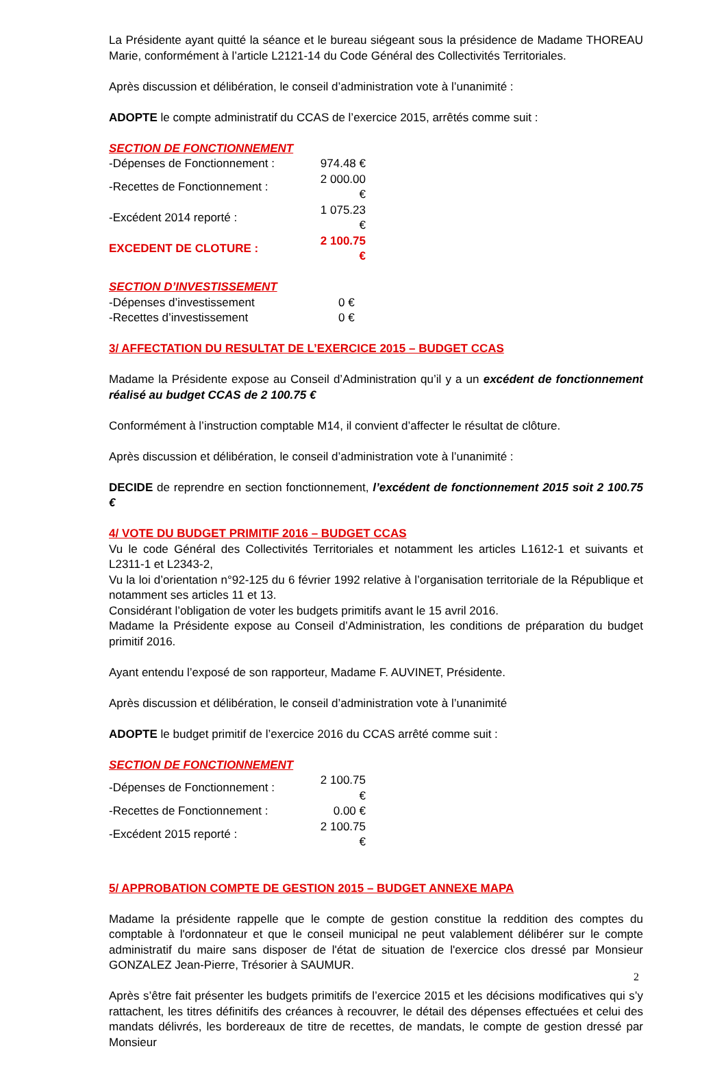La Présidente ayant quitté la séance et le bureau siégeant sous la présidence de Madame THOREAU Marie, conformément à l’article L2121-14 du Code Général des Collectivités Territoriales.
Après discussion et délibération, le conseil d’administration vote à l’unanimité :
ADOPTE le compte administratif du CCAS de l’exercice 2015, arrêtés comme suit :
SECTION DE FONCTIONNEMENT
| -Dépenses de Fonctionnement : | 974.48 € |
| -Recettes de Fonctionnement : | 2 000.00 € |
| -Excédent 2014 reporté : | 1 075.23 € |
| EXCEDENT DE CLOTURE : | 2 100.75 € |
SECTION D’INVESTISSEMENT
| -Dépenses d’investissement | 0 € |
| -Recettes d’investissement | 0 € |
3/ AFFECTATION DU RESULTAT DE L’EXERCICE 2015 – BUDGET CCAS
Madame la Présidente expose au Conseil d’Administration qu’il y a un excédent de fonctionnement réalisé au budget CCAS de 2 100.75 €
Conformément à l’instruction comptable M14, il convient d’affecter le résultat de clôture.
Après discussion et délibération, le conseil d’administration vote à l’unanimité :
DECIDE de reprendre en section fonctionnement, l’excédent de fonctionnement 2015 soit 2 100.75 €
4/ VOTE DU BUDGET PRIMITIF 2016 – BUDGET CCAS
Vu le code Général des Collectivités Territoriales et notamment les articles L1612-1 et suivants et L2311-1 et L2343-2,
Vu la loi d’orientation n°92-125 du 6 février 1992 relative à l’organisation territoriale de la République et notamment ses articles 11 et 13.
Considérant l’obligation de voter les budgets primitifs avant le 15 avril 2016.
Madame la Présidente expose au Conseil d’Administration, les conditions de préparation du budget primitif 2016.
Ayant entendu l’exposé de son rapporteur, Madame F. AUVINET, Présidente.
Après discussion et délibération, le conseil d’administration vote à l’unanimité
ADOPTE le budget primitif de l’exercice 2016 du CCAS arrêté comme suit :
SECTION DE FONCTIONNEMENT
| -Dépenses de Fonctionnement : | 2 100.75 € |
| -Recettes de Fonctionnement : | 0.00 € |
| -Excédent 2015 reporté : | 2 100.75 € |
5/ APPROBATION COMPTE DE GESTION 2015 – BUDGET ANNEXE MAPA
Madame la présidente rappelle que le compte de gestion constitue la reddition des comptes du comptable à l'ordonnateur et que le conseil municipal ne peut valablement délibérer sur le compte administratif du maire sans disposer de l'état de situation de l'exercice clos dressé par Monsieur GONZALEZ Jean-Pierre, Trésorier à SAUMUR.
Après s’être fait présenter les budgets primitifs de l’exercice 2015 et les décisions modificatives qui s’y rattachent, les titres définitifs des créances à recouvrer, le détail des dépenses effectuées et celui des mandats délivrés, les bordereaux de titre de recettes, de mandats, le compte de gestion dressé par Monsieur
2